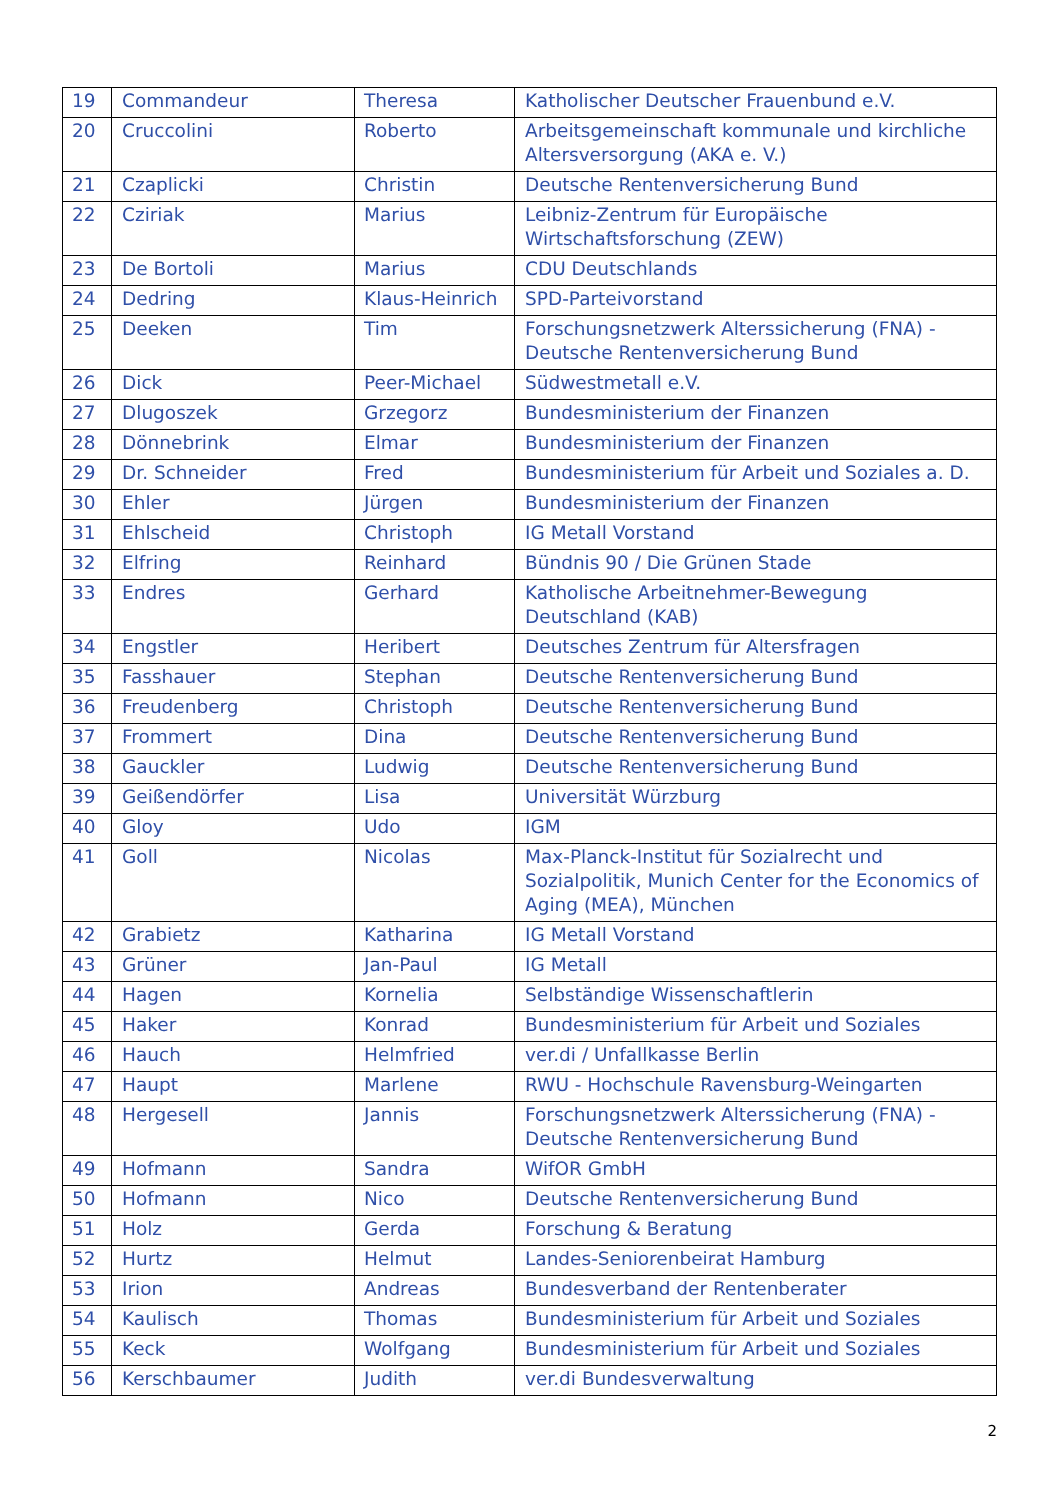| 19 | Commandeur | Theresa | Katholischer Deutscher Frauenbund e.V. |
| 20 | Cruccolini | Roberto | Arbeitsgemeinschaft kommunale und kirchliche Altersversorgung (AKA e. V.) |
| 21 | Czaplicki | Christin | Deutsche Rentenversicherung Bund |
| 22 | Cziriak | Marius | Leibniz-Zentrum für Europäische Wirtschaftsforschung (ZEW) |
| 23 | De Bortoli | Marius | CDU Deutschlands |
| 24 | Dedring | Klaus-Heinrich | SPD-Parteivorstand |
| 25 | Deeken | Tim | Forschungsnetzwerk Alterssicherung (FNA) - Deutsche Rentenversicherung Bund |
| 26 | Dick | Peer-Michael | Südwestmetall e.V. |
| 27 | Dlugoszek | Grzegorz | Bundesministerium der Finanzen |
| 28 | Dönnebrink | Elmar | Bundesministerium der Finanzen |
| 29 | Dr. Schneider | Fred | Bundesministerium für Arbeit und Soziales a. D. |
| 30 | Ehler | Jürgen | Bundesministerium der Finanzen |
| 31 | Ehlscheid | Christoph | IG Metall Vorstand |
| 32 | Elfring | Reinhard | Bündnis 90 / Die Grünen Stade |
| 33 | Endres | Gerhard | Katholische Arbeitnehmer-Bewegung Deutschland (KAB) |
| 34 | Engstler | Heribert | Deutsches Zentrum für Altersfragen |
| 35 | Fasshauer | Stephan | Deutsche Rentenversicherung Bund |
| 36 | Freudenberg | Christoph | Deutsche Rentenversicherung Bund |
| 37 | Frommert | Dina | Deutsche Rentenversicherung Bund |
| 38 | Gauckler | Ludwig | Deutsche Rentenversicherung Bund |
| 39 | Geißendörfer | Lisa | Universität Würzburg |
| 40 | Gloy | Udo | IGM |
| 41 | Goll | Nicolas | Max-Planck-Institut für Sozialrecht und Sozialpolitik, Munich Center for the Economics of Aging (MEA), München |
| 42 | Grabietz | Katharina | IG Metall Vorstand |
| 43 | Grüner | Jan-Paul | IG Metall |
| 44 | Hagen | Kornelia | Selbständige Wissenschaftlerin |
| 45 | Haker | Konrad | Bundesministerium für Arbeit und Soziales |
| 46 | Hauch | Helmfried | ver.di / Unfallkasse Berlin |
| 47 | Haupt | Marlene | RWU - Hochschule Ravensburg-Weingarten |
| 48 | Hergesell | Jannis | Forschungsnetzwerk Alterssicherung (FNA) - Deutsche Rentenversicherung Bund |
| 49 | Hofmann | Sandra | WifOR GmbH |
| 50 | Hofmann | Nico | Deutsche Rentenversicherung Bund |
| 51 | Holz | Gerda | Forschung & Beratung |
| 52 | Hurtz | Helmut | Landes-Seniorenbeirat Hamburg |
| 53 | Irion | Andreas | Bundesverband der Rentenberater |
| 54 | Kaulisch | Thomas | Bundesministerium für Arbeit und Soziales |
| 55 | Keck | Wolfgang | Bundesministerium für Arbeit und Soziales |
| 56 | Kerschbaumer | Judith | ver.di Bundesverwaltung |
2